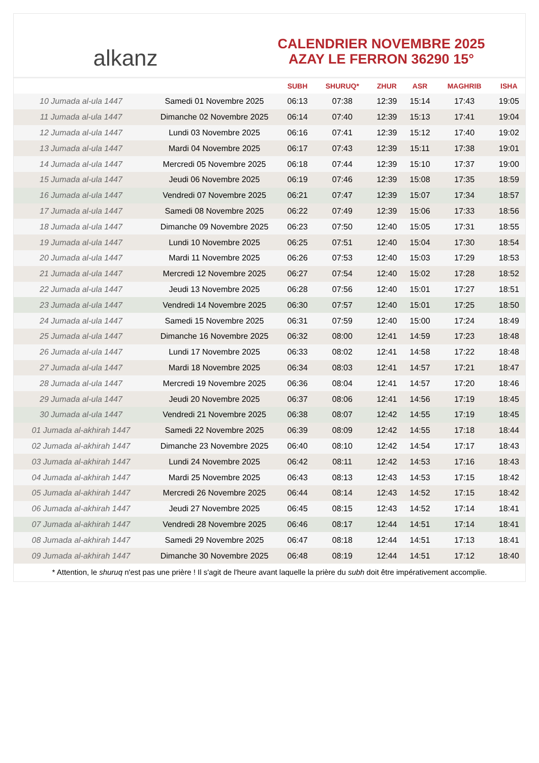alkanz
CALENDRIER NOVEMBRE 2025
AZAY LE FERRON 36290 15°
| | | SUBH | SHURUQ* | ZHUR | ASR | MAGHRIB | ISHA |
| --- | --- | --- | --- | --- | --- | --- | --- |
| 10 Jumada al-ula 1447 | Samedi 01 Novembre 2025 | 06:13 | 07:38 | 12:39 | 15:14 | 17:43 | 19:05 |
| 11 Jumada al-ula 1447 | Dimanche 02 Novembre 2025 | 06:14 | 07:40 | 12:39 | 15:13 | 17:41 | 19:04 |
| 12 Jumada al-ula 1447 | Lundi 03 Novembre 2025 | 06:16 | 07:41 | 12:39 | 15:12 | 17:40 | 19:02 |
| 13 Jumada al-ula 1447 | Mardi 04 Novembre 2025 | 06:17 | 07:43 | 12:39 | 15:11 | 17:38 | 19:01 |
| 14 Jumada al-ula 1447 | Mercredi 05 Novembre 2025 | 06:18 | 07:44 | 12:39 | 15:10 | 17:37 | 19:00 |
| 15 Jumada al-ula 1447 | Jeudi 06 Novembre 2025 | 06:19 | 07:46 | 12:39 | 15:08 | 17:35 | 18:59 |
| 16 Jumada al-ula 1447 | Vendredi 07 Novembre 2025 | 06:21 | 07:47 | 12:39 | 15:07 | 17:34 | 18:57 |
| 17 Jumada al-ula 1447 | Samedi 08 Novembre 2025 | 06:22 | 07:49 | 12:39 | 15:06 | 17:33 | 18:56 |
| 18 Jumada al-ula 1447 | Dimanche 09 Novembre 2025 | 06:23 | 07:50 | 12:40 | 15:05 | 17:31 | 18:55 |
| 19 Jumada al-ula 1447 | Lundi 10 Novembre 2025 | 06:25 | 07:51 | 12:40 | 15:04 | 17:30 | 18:54 |
| 20 Jumada al-ula 1447 | Mardi 11 Novembre 2025 | 06:26 | 07:53 | 12:40 | 15:03 | 17:29 | 18:53 |
| 21 Jumada al-ula 1447 | Mercredi 12 Novembre 2025 | 06:27 | 07:54 | 12:40 | 15:02 | 17:28 | 18:52 |
| 22 Jumada al-ula 1447 | Jeudi 13 Novembre 2025 | 06:28 | 07:56 | 12:40 | 15:01 | 17:27 | 18:51 |
| 23 Jumada al-ula 1447 | Vendredi 14 Novembre 2025 | 06:30 | 07:57 | 12:40 | 15:01 | 17:25 | 18:50 |
| 24 Jumada al-ula 1447 | Samedi 15 Novembre 2025 | 06:31 | 07:59 | 12:40 | 15:00 | 17:24 | 18:49 |
| 25 Jumada al-ula 1447 | Dimanche 16 Novembre 2025 | 06:32 | 08:00 | 12:41 | 14:59 | 17:23 | 18:48 |
| 26 Jumada al-ula 1447 | Lundi 17 Novembre 2025 | 06:33 | 08:02 | 12:41 | 14:58 | 17:22 | 18:48 |
| 27 Jumada al-ula 1447 | Mardi 18 Novembre 2025 | 06:34 | 08:03 | 12:41 | 14:57 | 17:21 | 18:47 |
| 28 Jumada al-ula 1447 | Mercredi 19 Novembre 2025 | 06:36 | 08:04 | 12:41 | 14:57 | 17:20 | 18:46 |
| 29 Jumada al-ula 1447 | Jeudi 20 Novembre 2025 | 06:37 | 08:06 | 12:41 | 14:56 | 17:19 | 18:45 |
| 30 Jumada al-ula 1447 | Vendredi 21 Novembre 2025 | 06:38 | 08:07 | 12:42 | 14:55 | 17:19 | 18:45 |
| 01 Jumada al-akhirah 1447 | Samedi 22 Novembre 2025 | 06:39 | 08:09 | 12:42 | 14:55 | 17:18 | 18:44 |
| 02 Jumada al-akhirah 1447 | Dimanche 23 Novembre 2025 | 06:40 | 08:10 | 12:42 | 14:54 | 17:17 | 18:43 |
| 03 Jumada al-akhirah 1447 | Lundi 24 Novembre 2025 | 06:42 | 08:11 | 12:42 | 14:53 | 17:16 | 18:43 |
| 04 Jumada al-akhirah 1447 | Mardi 25 Novembre 2025 | 06:43 | 08:13 | 12:43 | 14:53 | 17:15 | 18:42 |
| 05 Jumada al-akhirah 1447 | Mercredi 26 Novembre 2025 | 06:44 | 08:14 | 12:43 | 14:52 | 17:15 | 18:42 |
| 06 Jumada al-akhirah 1447 | Jeudi 27 Novembre 2025 | 06:45 | 08:15 | 12:43 | 14:52 | 17:14 | 18:41 |
| 07 Jumada al-akhirah 1447 | Vendredi 28 Novembre 2025 | 06:46 | 08:17 | 12:44 | 14:51 | 17:14 | 18:41 |
| 08 Jumada al-akhirah 1447 | Samedi 29 Novembre 2025 | 06:47 | 08:18 | 12:44 | 14:51 | 17:13 | 18:41 |
| 09 Jumada al-akhirah 1447 | Dimanche 30 Novembre 2025 | 06:48 | 08:19 | 12:44 | 14:51 | 17:12 | 18:40 |
* Attention, le shuruq n'est pas une prière ! Il s'agit de l'heure avant laquelle la prière du subh doit être impérativement accomplie.